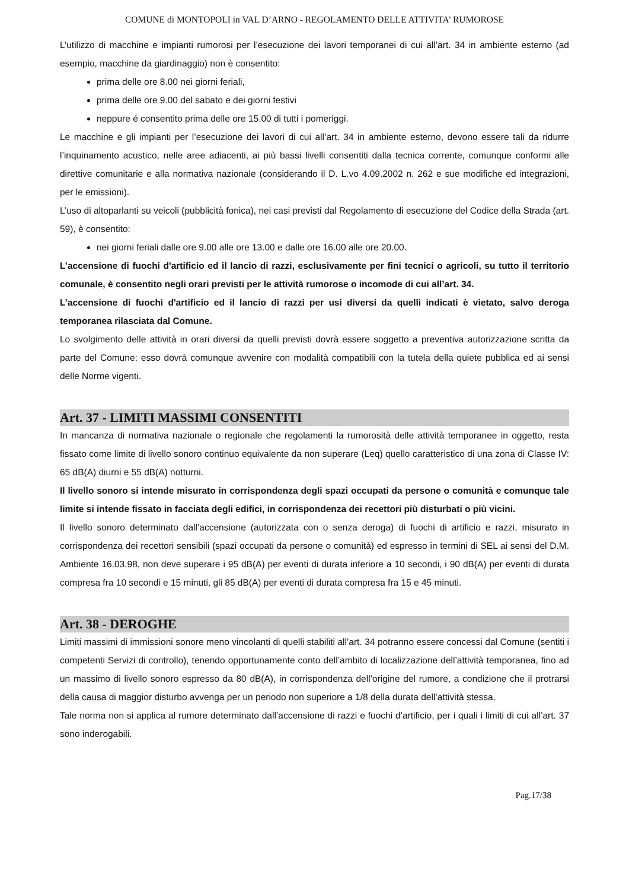COMUNE di MONTOPOLI in VAL D’ARNO - REGOLAMENTO DELLE ATTIVITA’ RUMOROSE
L’utilizzo di macchine e impianti rumorosi per l’esecuzione dei lavori temporanei di cui all’art. 34 in ambiente esterno (ad esempio, macchine da giardinaggio) non è consentito:
prima delle ore 8.00 nei giorni feriali,
prima delle ore 9.00 del sabato e dei giorni festivi
neppure é consentito prima delle ore 15.00 di tutti i pomeriggi.
Le macchine e gli impianti per l’esecuzione dei lavori di cui all’art. 34 in ambiente esterno, devono essere tali da ridurre l’inquinamento acustico, nelle aree adiacenti, ai più bassi livelli consentiti dalla tecnica corrente, comunque conformi alle direttive comunitarie e alla normativa nazionale (considerando il D. L.vo 4.09.2002 n. 262 e sue modifiche ed integrazioni, per le emissioni).
L’uso di altoparlanti su veicoli (pubblicità fonica), nei casi previsti dal Regolamento di esecuzione del Codice della Strada (art. 59), è consentito:
nei giorni feriali dalle ore 9.00 alle ore 13.00 e dalle ore 16.00 alle ore 20.00.
L’accensione di fuochi d'artificio ed il lancio di razzi, esclusivamente per fini tecnici o agricoli, su tutto il territorio comunale, è consentito negli orari previsti per le attività rumorose o incomode di cui all’art. 34.
L’accensione di fuochi d'artificio ed il lancio di razzi per usi diversi da quelli indicati è vietato, salvo deroga temporanea rilasciata dal Comune.
Lo svolgimento delle attività in orari diversi da quelli previsti dovrà essere soggetto a preventiva autorizzazione scritta da parte del Comune; esso dovrà comunque avvenire con modalità compatibili con la tutela della quiete pubblica ed ai sensi delle Norme vigenti.
Art. 37 - LIMITI MASSIMI CONSENTITI
In mancanza di normativa nazionale o regionale che regolamenti la rumorosità delle attività temporanee in oggetto, resta fissato come limite di livello sonoro continuo equivalente da non superare (Leq) quello caratteristico di una zona di Classe IV: 65 dB(A) diurni e 55 dB(A) notturni.
Il livello sonoro si intende misurato in corrispondenza degli spazi occupati da persone o comunità e comunque tale limite si intende fissato in facciata degli edifici, in corrispondenza dei recettori più disturbati o più vicini.
Il livello sonoro determinato dall’accensione (autorizzata con o senza deroga) di fuochi di artificio e razzi, misurato in corrispondenza dei recettori sensibili (spazi occupati da persone o comunità) ed espresso in termini di SEL ai sensi del D.M. Ambiente 16.03.98, non deve superare i 95 dB(A) per eventi di durata inferiore a 10 secondi, i 90 dB(A) per eventi di durata compresa fra 10 secondi e 15 minuti, gli 85 dB(A) per eventi di durata compresa fra 15 e 45 minuti.
Art. 38 - DEROGHE
Limiti massimi di immissioni sonore meno vincolanti di quelli stabiliti all’art. 34 potranno essere concessi dal Comune (sentiti i competenti Servizi di controllo), tenendo opportunamente conto dell’ambito di localizzazione dell’attività temporanea, fino ad un massimo di livello sonoro espresso da 80 dB(A), in corrispondenza dell’origine del rumore, a condizione che il protrarsi della causa di maggior disturbo avvenga per un periodo non superiore a 1/8 della durata dell’attività stessa.
Tale norma non si applica al rumore determinato dall’accensione di razzi e fuochi d’artificio, per i quali i limiti di cui all’art. 37 sono inderogabili.
Pag.17/38